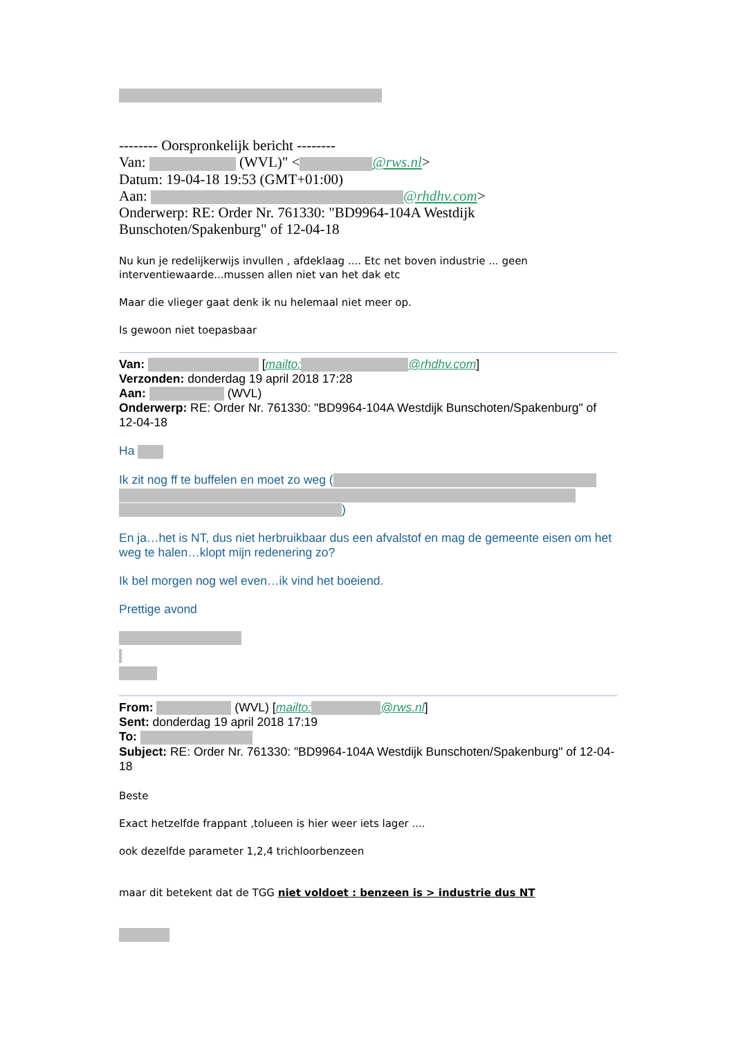-------- Oorspronkelijk bericht --------
Van: (WVL)" < @rws.nl>
Datum: 19-04-18 19:53 (GMT+01:00)
Aan: @rhdhv.com>
Onderwerp: RE: Order Nr. 761330: "BD9964-104A Westdijk Bunschoten/Spakenburg" of 12-04-18
Nu kun je redelijkerwijs invullen , afdeklaag .... Etc net boven industrie ... geen interventiewaarde...mussen allen niet van het dak etc
Maar die vlieger gaat denk ik nu helemaal niet meer op.
Is gewoon niet toepasbaar
Van: [mailto: @rhdhv.com]
Verzonden: donderdag 19 april 2018 17:28
Aan: (WVL)
Onderwerp: RE: Order Nr. 761330: "BD9964-104A Westdijk Bunschoten/Spakenburg" of 12-04-18
Ha
Ik zit nog ff te buffelen en moet zo weg (
)
En ja…het is NT, dus niet herbruikbaar dus een afvalstof en mag de gemeente eisen om het weg te halen…klopt mijn redenering zo?
Ik bel morgen nog wel even…ik vind het boeiend.
Prettige avond
From: (WVL) [mailto: @rws.nl]
Sent: donderdag 19 april 2018 17:19
To:
Subject: RE: Order Nr. 761330: "BD9964-104A Westdijk Bunschoten/Spakenburg" of 12-04-18
Beste
Exact hetzelfde frappant ,tolueen is hier weer iets lager ....
ook dezelfde parameter 1,2,4 trichloorbenzeen
maar dit betekent dat de TGG niet voldoet : benzeen is > industrie dus NT